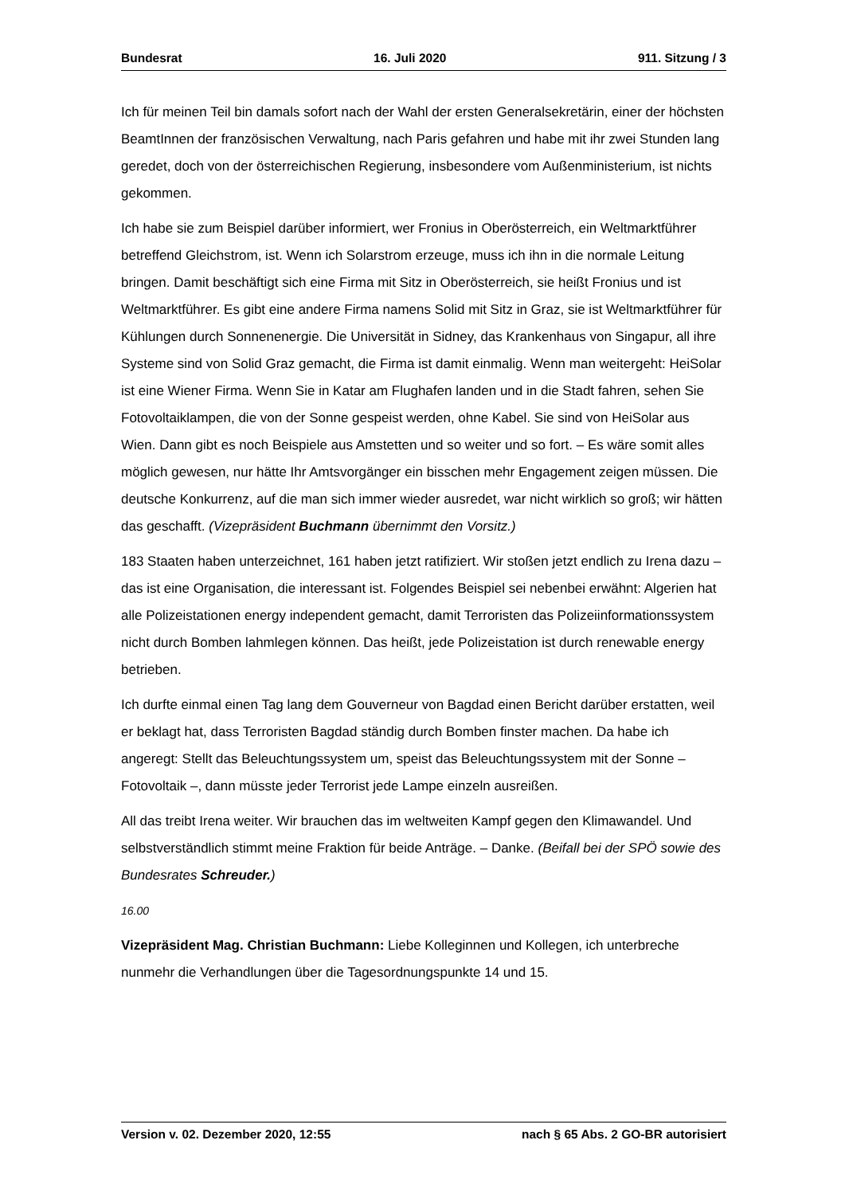Bundesrat 16. Juli 2020 911. Sitzung / 3
Ich für meinen Teil bin damals sofort nach der Wahl der ersten Generalsekretärin, einer der höchsten BeamtInnen der französischen Verwaltung, nach Paris gefahren und habe mit ihr zwei Stunden lang geredet, doch von der österreichischen Regierung, insbesondere vom Außenministerium, ist nichts gekommen.
Ich habe sie zum Beispiel darüber informiert, wer Fronius in Oberösterreich, ein Welt­marktführer betreffend Gleichstrom, ist. Wenn ich Solarstrom erzeuge, muss ich ihn in die normale Leitung bringen. Damit beschäftigt sich eine Firma mit Sitz in Oberöster­reich, sie heißt Fronius und ist Weltmarktführer. Es gibt eine andere Firma namens Solid mit Sitz in Graz, sie ist Weltmarktführer für Kühlungen durch Sonnenenergie. Die Universität in Sidney, das Krankenhaus von Singapur, all ihre Systeme sind von Solid Graz gemacht, die Firma ist damit einmalig. Wenn man weitergeht: HeiSolar ist eine Wiener Firma. Wenn Sie in Katar am Flughafen landen und in die Stadt fahren, sehen Sie Fotovoltaiklampen, die von der Sonne gespeist werden, ohne Kabel. Sie sind von HeiSolar aus Wien. Dann gibt es noch Beispiele aus Amstetten und so weiter und so fort. – Es wäre somit alles möglich gewesen, nur hätte Ihr Amtsvorgänger ein bisschen mehr Engagement zeigen müssen. Die deutsche Konkurrenz, auf die man sich immer wieder ausredet, war nicht wirklich so groß; wir hätten das geschafft. (Vizepräsident Buchmann übernimmt den Vorsitz.)
183 Staaten haben unterzeichnet, 161 haben jetzt ratifiziert. Wir stoßen jetzt endlich zu Irena dazu – das ist eine Organisation, die interessant ist. Folgendes Beispiel sei ne­benbei erwähnt: Algerien hat alle Polizeistationen energy independent gemacht, damit Terroristen das Polizeiinformationssystem nicht durch Bomben lahmlegen können. Das heißt, jede Polizeistation ist durch renewable energy betrieben.
Ich durfte einmal einen Tag lang dem Gouverneur von Bagdad einen Bericht darüber erstatten, weil er beklagt hat, dass Terroristen Bagdad ständig durch Bomben finster machen. Da habe ich angeregt: Stellt das Beleuchtungssystem um, speist das Beleuchtungssystem mit der Sonne – Fotovoltaik –, dann müsste jeder Terrorist jede Lampe einzeln ausreißen.
All das treibt Irena weiter. Wir brauchen das im weltweiten Kampf gegen den Klimawandel. Und selbstverständlich stimmt meine Fraktion für beide Anträge. – Danke. (Beifall bei der SPÖ sowie des Bundesrates Schreuder.)
16.00
Vizepräsident Mag. Christian Buchmann: Liebe Kolleginnen und Kollegen, ich unter­breche nunmehr die Verhandlungen über die Tagesordnungspunkte 14 und 15.
Version v. 02. Dezember 2020, 12:55 nach § 65 Abs. 2 GO-BR autorisiert